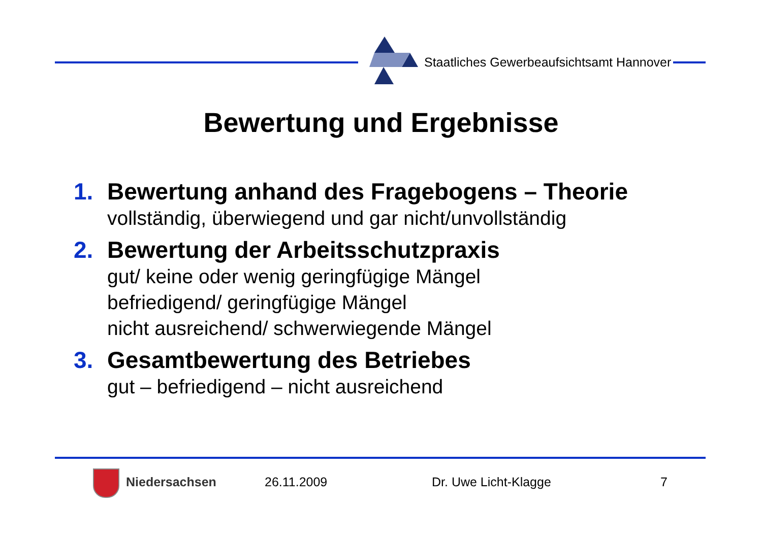Staatliches Gewerbeaufsichtsamt Hannover
Bewertung und Ergebnisse
1. Bewertung anhand des Fragebogens – Theorie
vollständig, überwiegend und gar nicht/unvollständig
2. Bewertung der Arbeitsschutzpraxis
gut/ keine oder wenig geringfügige Mängel
befriedigend/ geringfügige Mängel
nicht ausreichend/ schwerwiegende Mängel
3. Gesamtbewertung des Betriebes
gut – befriedigend – nicht ausreichend
Niedersachsen 26.11.2009 Dr. Uwe Licht-Klagge 7